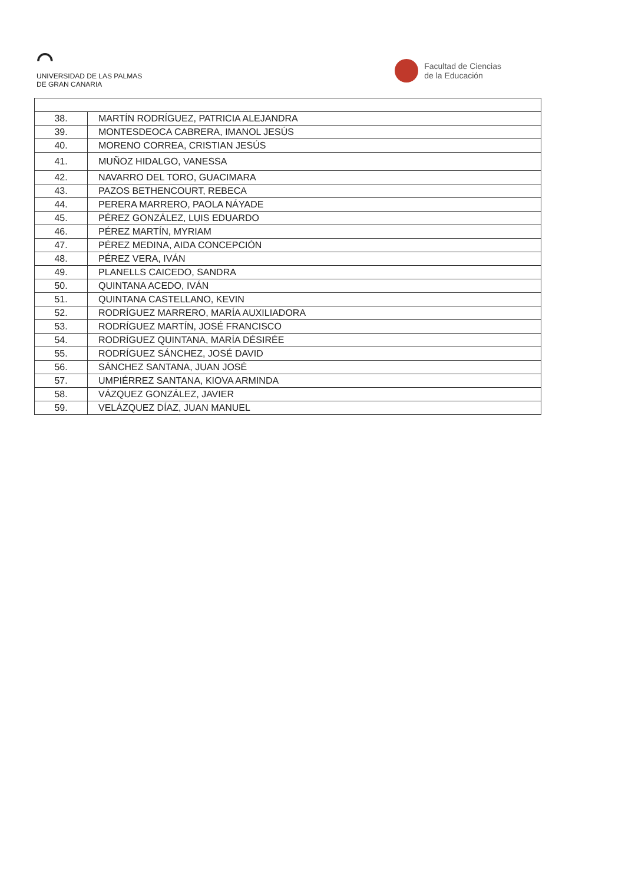⌒
UNIVERSIDAD DE LAS PALMAS
DE GRAN CANARIA
Facultad de Ciencias
de la Educación
| 38. | MARTÍN RODRÍGUEZ, PATRICIA ALEJANDRA |
| 39. | MONTESDEOCA CABRERA, IMANOL JESÚS |
| 40. | MORENO CORREA, CRISTIAN JESÚS |
| 41. | MUÑOZ HIDALGO, VANESSA |
| 42. | NAVARRO DEL TORO, GUACIMARA |
| 43. | PAZOS BETHENCOURT, REBECA |
| 44. | PERERA MARRERO, PAOLA NÁYADE |
| 45. | PÉREZ GONZÁLEZ, LUIS EDUARDO |
| 46. | PÉREZ MARTÍN, MYRIAM |
| 47. | PÉREZ MEDINA, AIDA CONCEPCIÓN |
| 48. | PÉREZ VERA, IVÁN |
| 49. | PLANELLS CAICEDO, SANDRA |
| 50. | QUINTANA ACEDO, IVÁN |
| 51. | QUINTANA CASTELLANO, KEVIN |
| 52. | RODRÍGUEZ MARRERO, MARÍA AUXILIADORA |
| 53. | RODRÍGUEZ MARTÍN, JOSÉ FRANCISCO |
| 54. | RODRÍGUEZ QUINTANA, MARÍA DÉSIRÉE |
| 55. | RODRÍGUEZ SÁNCHEZ, JOSÉ DAVID |
| 56. | SÁNCHEZ SANTANA, JUAN JOSÉ |
| 57. | UMPIÉRREZ SANTANA, KIOVA ARMINDA |
| 58. | VÁZQUEZ GONZÁLEZ, JAVIER |
| 59. | VELÁZQUEZ DÍAZ, JUAN MANUEL |